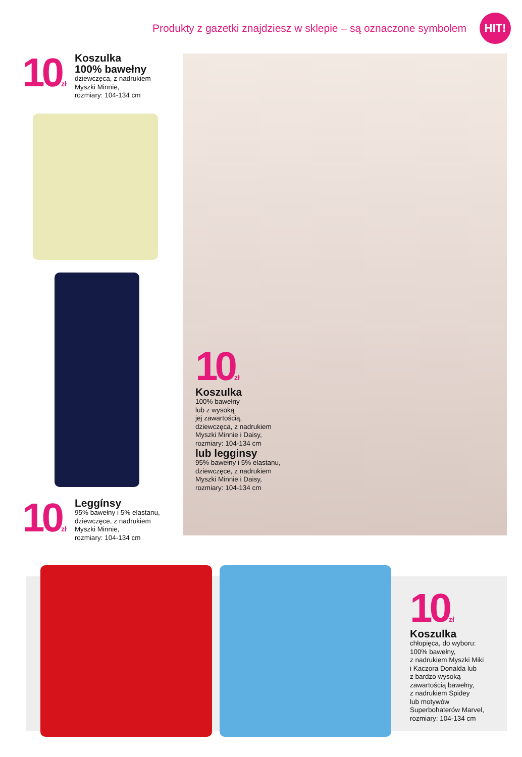Produkty z gazetki znajdziesz w sklepie – są oznaczone symbolem
HIT!
10zł
Koszulka
100% bawełny
dziewczęca, z nadrukiem
Myszki Minnie,
rozmiary: 104-134 cm
10zł
Leggínsy
95% bawełny i 5% elastanu,
dziewczęce, z nadrukiem
Myszki Minnie,
rozmiary: 104-134 cm
10zł
Koszulka
100% bawełny
lub z wysoką
jej zawartością,
dziewczęca, z nadrukiem
Myszki Minnie i Daisy,
rozmiary: 104-134 cm
lub legginsy
95% bawełny i 5% elastanu,
dziewczęce, z nadrukiem
Myszki Minnie i Daisy,
rozmiary: 104-134 cm
10zł
Koszulka
chłopięca, do wyboru:
100% bawełny,
z nadrukiem Myszki Miki
i Kaczora Donalda lub
z bardzo wysoką
zawartością bawełny,
z nadrukiem Spidey
lub motywów
Superbohaterów Marvel,
rozmiary: 104-134 cm